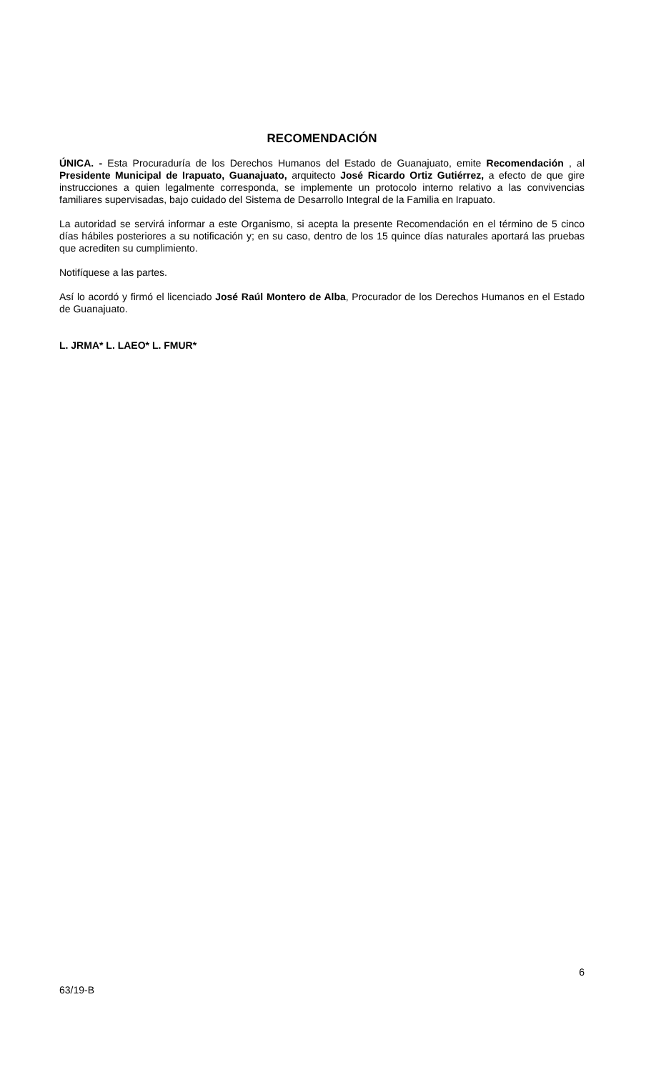RECOMENDACIÓN
ÚNICA. - Esta Procuraduría de los Derechos Humanos del Estado de Guanajuato, emite Recomendación , al Presidente Municipal de Irapuato, Guanajuato, arquitecto José Ricardo Ortiz Gutiérrez, a efecto de que gire instrucciones a quien legalmente corresponda, se implemente un protocolo interno relativo a las convivencias familiares supervisadas, bajo cuidado del Sistema de Desarrollo Integral de la Familia en Irapuato.
La autoridad se servirá informar a este Organismo, si acepta la presente Recomendación en el término de 5 cinco días hábiles posteriores a su notificación y; en su caso, dentro de los 15 quince días naturales aportará las pruebas que acrediten su cumplimiento.
Notifíquese a las partes.
Así lo acordó y firmó el licenciado José Raúl Montero de Alba, Procurador de los Derechos Humanos en el Estado de Guanajuato.
L. JRMA* L. LAEO* L. FMUR*
6
63/19-B